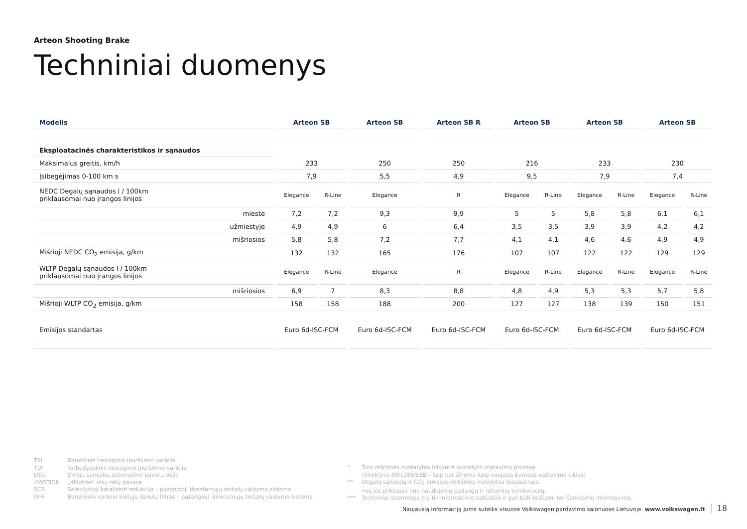Arteon Shooting Brake
Techniniai duomenys
| Modelis | Arteon SB | | Arteon SB | Arteon SB R | Arteon SB | | Arteon SB | | Arteon SB | |
| --- | --- | --- | --- | --- | --- | --- | --- | --- | --- | --- |
| Eksploatacinės charakteristikos ir sąnaudos | | | | | | | | | | |
| Maksimalus greitis, km/h | 233 | | 250 | 250 | 216 | | 233 | | 230 | |
| Įsibegėjimas 0-100 km s | 7,9 | | 5,5 | 4,9 | 9,5 | | 7,9 | | 7,4 | |
| NEDC Degalų sąnaudos l / 100km priklausomai nuo įrangos linijos | Elegance | R-Line | Elegance | R | Elegance | R-Line | Elegance | R-Line | Elegance | R-Line |
| mieste | 7,2 | 7,2 | 9,3 | 9,9 | 5 | 5 | 5,8 | 5,8 | 6,1 | 6,1 |
| užmiestyje | 4,9 | 4,9 | 6 | 6,4 | 3,5 | 3,5 | 3,9 | 3,9 | 4,2 | 4,2 |
| mišriosios | 5,8 | 5,8 | 7,2 | 7,7 | 4,1 | 4,1 | 4,6 | 4,6 | 4,9 | 4,9 |
| Mišrioji NEDC CO<sub>2</sub> emisija, g/km | 132 | 132 | 165 | 176 | 107 | 107 | 122 | 122 | 129 | 129 |
| WLTP Degalų sąnaudos l / 100km priklausomai nuo įrangos linijos | Elegance | R-Line | Elegance | R | Elegance | R-Line | Elegance | R-Line | Elegance | R-Line |
| mišriosios | 6,9 | 7 | 8,3 | 8,8 | 4,8 | 4,9 | 5,3 | 5,3 | 5,7 | 5,8 |
| Mišrioji WLTP CO<sub>2</sub> emisija, g/km | 158 | 158 | 188 | 200 | 127 | 127 | 138 | 139 | 150 | 151 |
| Emisijos standartas | Euro 6d-ISC-FCM | | Euro 6d-ISC-FCM | Euro 6d-ISC-FCM | Euro 6d-ISC-FCM | | Euro 6d-ISC-FCM | | Euro 6d-ISC-FCM | |
TSI Benzininis tiesioginio įpurškimo variklis
TDI Turbodyzelinis tiesioginio įpurškimo variklis
DSG Dviejų sankabų automatinė pavarų dėžė
4MOTION „4Motion“ visų ratų pavara
SCR Selektyvioji katalizinė redukcija – pažangioji išmetamųjų teršalų valdymo sistema
OPF Benzininio variklio kietųjų dalelių filtras – pažangioji išmetamųjų teršalų valdymo sistema
* Šios reikšmės nustatytos laikantis nustatyto matavimo proceso
(direktyva 80/1268/EEB – taip pat žinoma kaip naujasis Europos važiavimo ciklas)
** Degalų sąnaudų ir CO<sub>2</sub> emisijos reikšmės nurodytos diapazonais,
nes jos priklauso nuo naudojamų padangų ir ratlankių kombinacijų.
*** Techniniai duomenys yra tik informacinio pobūdžio ir gali būti keičiami be išankstinio informavimo.
Naujausią informaciją jums suteiks visuose Volkswagen pardavimo salonuose Lietuvoje. www.volkswagen.lt 18